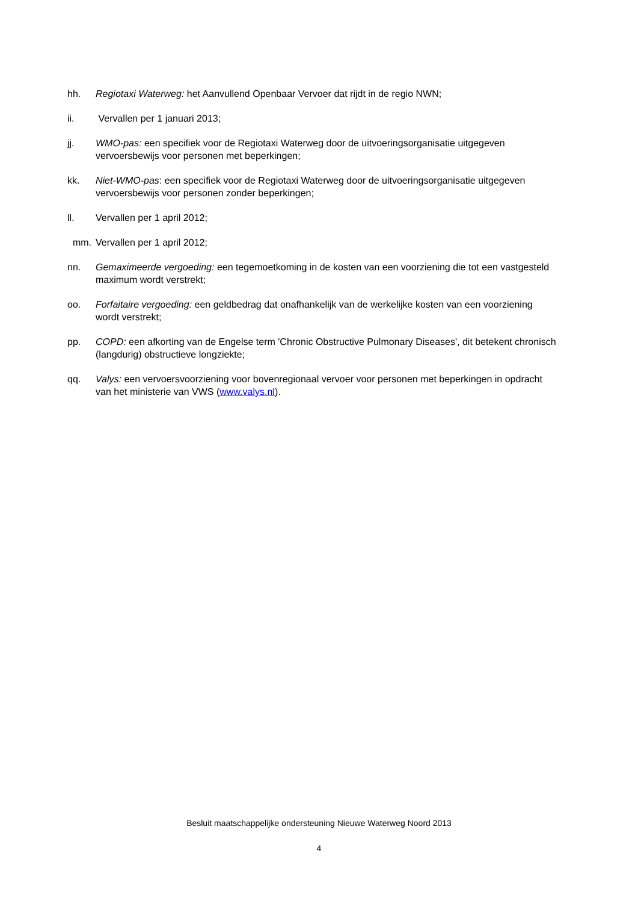hh. Regiotaxi Waterweg: het Aanvullend Openbaar Vervoer dat rijdt in de regio NWN;
ii. Vervallen per 1 januari 2013;
jj. WMO-pas: een specifiek voor de Regiotaxi Waterweg door de uitvoeringsorganisatie uitgegeven vervoersbewijs voor personen met beperkingen;
kk. Niet-WMO-pas: een specifiek voor de Regiotaxi Waterweg door de uitvoeringsorganisatie uitgegeven vervoersbewijs voor personen zonder beperkingen;
ll. Vervallen per 1 april 2012;
mm. Vervallen per 1 april 2012;
nn. Gemaximeerde vergoeding: een tegemoetkoming in de kosten van een voorziening die tot een vastgesteld maximum wordt verstrekt;
oo. Forfaitaire vergoeding: een geldbedrag dat onafhankelijk van de werkelijke kosten van een voorziening wordt verstrekt;
pp. COPD: een afkorting van de Engelse term 'Chronic Obstructive Pulmonary Diseases', dit betekent chronisch (langdurig) obstructieve longziekte;
qq. Valys: een vervoersvoorziening voor bovenregionaal vervoer voor personen met beperkingen in opdracht van het ministerie van VWS (www.valys.nl).
Besluit maatschappelijke ondersteuning Nieuwe Waterweg Noord 2013
4